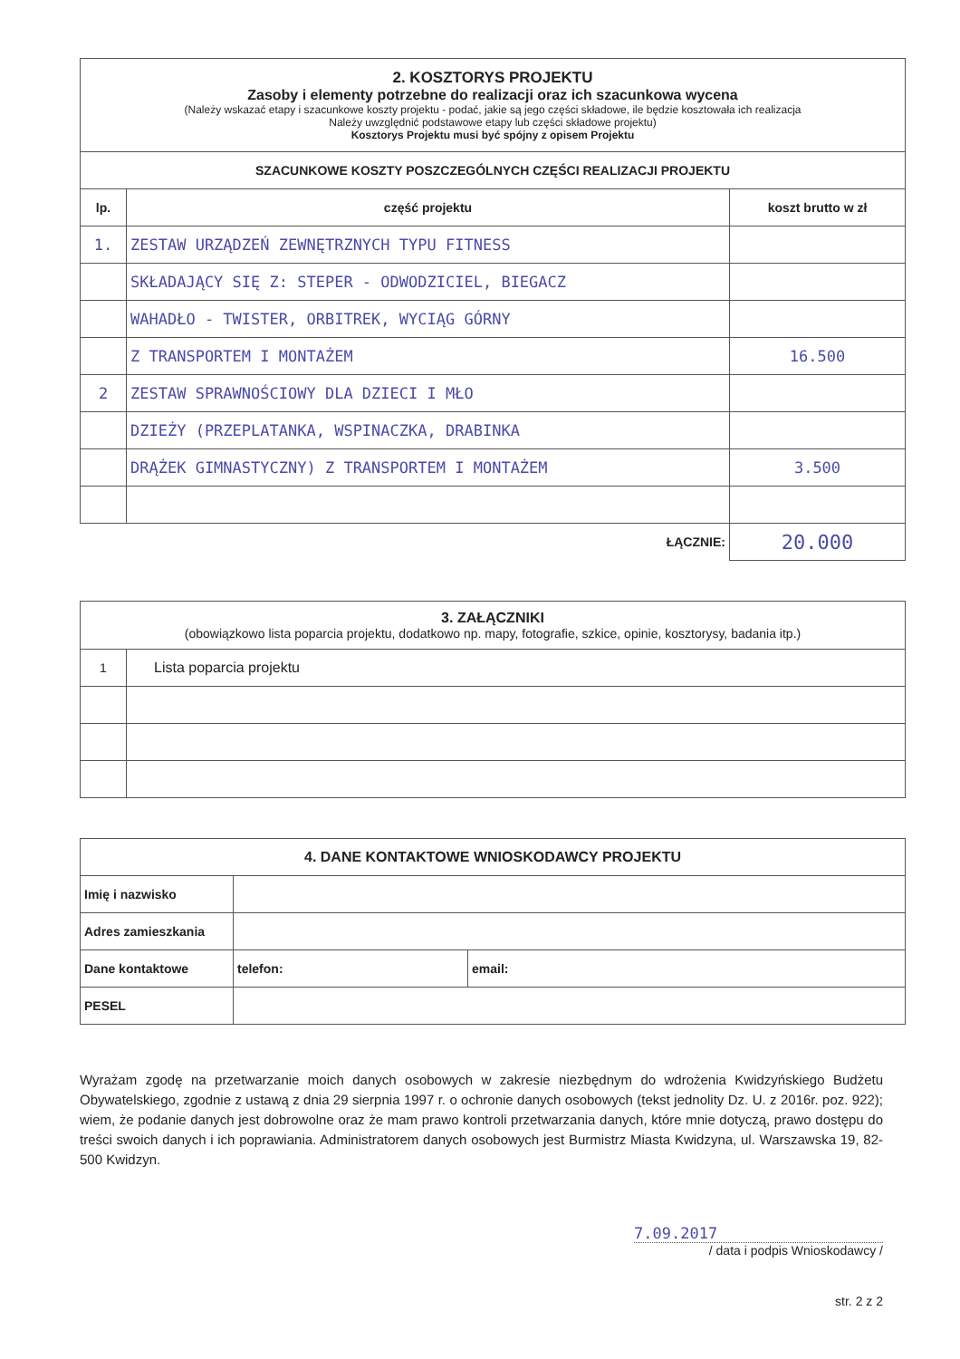| 2. KOSZTORYS PROJEKTU Zasoby i elementy potrzebne do realizacji oraz ich szacunkowa wycena (Należy wskazać etapy i szacunkowe koszty projektu - podać, jakie są jego części składowe, ile będzie kosztowała ich realizacja Należy uwzględnić podstawowe etapy lub części składowe projektu) Kosztorys Projektu musi być spójny z opisem Projektu | | |
| SZACUNKOWE KOSZTY POSZCZEGÓLNYCH CZĘŚCI REALIZACJI PROJEKTU | | |
| lp. | część projektu | koszt brutto w zł |
| 1. | ZESTAW URZĄDZEŃ ZEWNĘTRZNYCH TYPU FITNESS | |
| | SKŁADAJĄCY SIĘ Z: STEPER - ODWODZICIEL, BIEGACZ | |
| | WAHADŁO - TWISTER, ORBITREK, WYCIĄG GÓRNY | |
| | Z TRANSPORTEM I MONTAŻEM | 16.500 |
| 2 | ZESTAW SPRAWNOŚCIOWY DLA DZIECI I MŁO | |
| | DZIEŻY (PRZEPLATANKA, WSPINACZKA, DRABINKA | |
| | DRĄŻEK GIMNASTYCZNY) Z TRANSPORTEM I MONTAŻEM | 3.500 |
| ŁĄCZNIE: | | 20.000 |
| 3. ZAŁĄCZNIKI (obowiązkowo lista poparcia projektu, dodatkowo np. mapy, fotografie, szkice, opinie, kosztorysy, badania itp.) | |
| 1 | Lista poparcia projektu |
| 4. DANE KONTAKTOWE WNIOSKODAWCY PROJEKTU | | |
| --- | --- | --- |
| Imię i nazwisko | | |
| Adres zamieszkania | | |
| Dane kontaktowe | telefon: | email: |
| PESEL | | |
Wyrażam zgodę na przetwarzanie moich danych osobowych w zakresie niezbędnym do wdrożenia Kwidzyńskiego Budżetu Obywatelskiego, zgodnie z ustawą z dnia 29 sierpnia 1997 r. o ochronie danych osobowych (tekst jednolity Dz. U. z 2016r. poz. 922); wiem, że podanie danych jest dobrowolne oraz że mam prawo kontroli przetwarzania danych, które mnie dotyczą, prawo dostępu do treści swoich danych i ich poprawiania. Administratorem danych osobowych jest Burmistrz Miasta Kwidzyna, ul. Warszawska 19, 82-500 Kwidzyn.
7.09.2017
/ data i podpis Wnioskodawcy /
str. 2 z 2